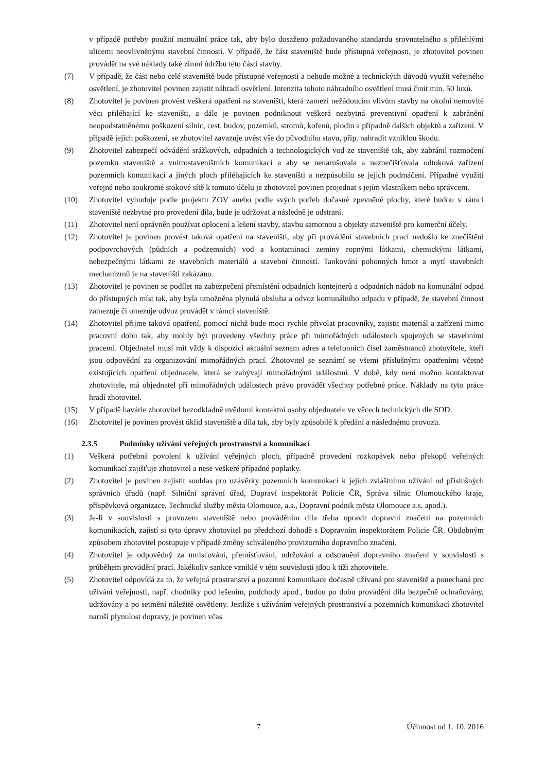v případě potřeby použití manuální práce tak, aby bylo dosaženo požadovaného standardu srovnatelného s přilehlými ulicemi neovlivněnými stavební činností. V případě, že část staveniště bude přístupná veřejnosti, je zhotovitel povinen provádět na své náklady také zimní údržbu této části stavby.
(7) V případě, že část nebo celé staveniště bude přístupné veřejnosti a nebude možné z technických důvodů využít veřejného osvětlení, je zhotovitel povinen zajistit náhradí osvětlení. Intenzita tohoto náhradního osvětlení musí činit min. 50 luxů.
(8) Zhotovitel je povinen provést veškerá opatření na staveništi, která zamezí nežádoucím vlivům stavby na okolní nemovité věci přiléhající ke staveništi, a dále je povinen podniknout veškerá nezbytná preventivní opatření k zabránění neopodstatněnému poškození silnic, cest, budov, pozemků, stromů, kořenů, plodin a případně dalších objektů a zařízení. V případě jejich poškození, se zhotovitel zavazuje uvést vše do původního stavu, příp. nahradit vzniklou škodu.
(9) Zhotovitel zabezpečí odvádění srážkových, odpadních a technologických vod ze staveniště tak, aby zabránil rozmočení pozemku staveniště a vnitrostaveništních komunikací a aby se nenarušovala a neznečišťovala odtoková zařízení pozemních komunikací a jiných ploch přiléhajících ke staveništi a nezpůsobilo se jejich podmáčení. Případné využití veřejné nebo soukromé stokové sítě k tomuto účelu je zhotovitel povinen projednat s jejím vlastníkem nebo správcem.
(10) Zhotovitel vybuduje podle projektu ZOV anebo podle svých potřeb dočasné zpevněné plochy, které budou v rámci staveniště nezbytné pro provedení díla, bude je udržovat a následně je odstraní.
(11) Zhotovitel není oprávněn používat oplocení a lešení stavby, stavbu samotnou a objekty staveniště pro komerční účely.
(12) Zhotovitel je povinen provést taková opatření na staveništi, aby při provádění stavebních prací nedošlo ke znečištění podpovrchových (půdních a podzemních) vod a kontaminaci zeminy ropnými látkami, chemickými látkami, nebezpečnými látkami ze stavebních materiálů a stavební činností. Tankování pohonných hmot a mytí stavebních mechanizmů je na staveništi zakázáno.
(13) Zhotovitel je povinen se podílet na zabezpečení přemístění odpadních kontejnerů a odpadních nádob na komunální odpad do přístupných míst tak, aby byla umožněna plynulá obsluha a odvoz komunálního odpadu v případě, že stavební činnost zamezuje či omezuje odvoz provádět v rámci staveniště.
(14) Zhotovitel přijme taková opatření, pomocí nichž bude moci rychle přivolat pracovníky, zajistit materiál a zařízení mimo pracovní dobu tak, aby mohly být provedeny všechny práce při mimořádných událostech spojených se stavebními pracemi. Objednatel musí mít vždy k dispozici aktuální seznam adres a telefonních čísel zaměstnanců zhotovitele, kteří jsou odpovědní za organizování mimořádných prací. Zhotovitel se seznámí se všemi příslušnými opatřeními včetně existujících opatření objednatele, která se zabývají mimořádnými událostmi. V době, kdy není možno kontaktovat zhotovitele, má objednatel při mimořádných událostech právo provádět všechny potřebné práce. Náklady na tyto práce hradí zhotovitel.
(15) V případě havárie zhotovitel bezodkladně uvědomí kontaktní osoby objednatele ve věcech technických dle SOD.
(16) Zhotovitel je povinen provést úklid staveniště a díla tak, aby byly způsobilé k předání a následnému provozu.
2.3.5 Podmínky užívání veřejných prostranství a komunikací
(1) Veškerá potřebná povolení k užívání veřejných ploch, případně provedení rozkopávek nebo překopů veřejných komunikací zajišťuje zhotovitel a nese veškeré případné poplatky.
(2) Zhotovitel je povinen zajistit souhlas pro uzávěrky pozemních komunikací k jejich zvláštnímu užívání od příslušných správních úřadů (např. Silniční správní úřad, Dopraví inspektorát Policie ČR, Správa silnic Olomouckého kraje, příspěvková organizace, Technické služby města Olomouce, a.s., Dopravní podnik města Olomouce a.s. apod.).
(3) Je-li v souvislosti s provozem staveniště nebo prováděním díla třeba upravit dopravní značení na pozemních komunikacích, zajistí si tyto úpravy zhotovitel po předchozí dohodě s Dopravním inspektorátem Policie ČR. Obdobným způsobem zhotovitel postupuje v případě změny schváleného provizorního dopravního značení.
(4) Zhotovitel je odpovědný za umisťování, přemisťování, udržování a odstranění dopravního značení v souvislosti s průběhem provádění prací. Jakékoliv sankce vzniklé v této souvislosti jdou k tíži zhotovitele.
(5) Zhotovitel odpovídá za to, že veřejná prostranství a pozemní komunikace dočasně užívaná pro staveniště a ponechaná pro užívání veřejnosti, např. chodníky pod lešením, podchody apod., budou po dobu provádění díla bezpečně ochraňovány, udržovány a po setmění náležitě osvětleny. Jestliže s užíváním veřejných prostranství a pozemních komunikací zhotovitel naruší plynulost dopravy, je povinen včas
7 Účinnost od 1. 10. 2016